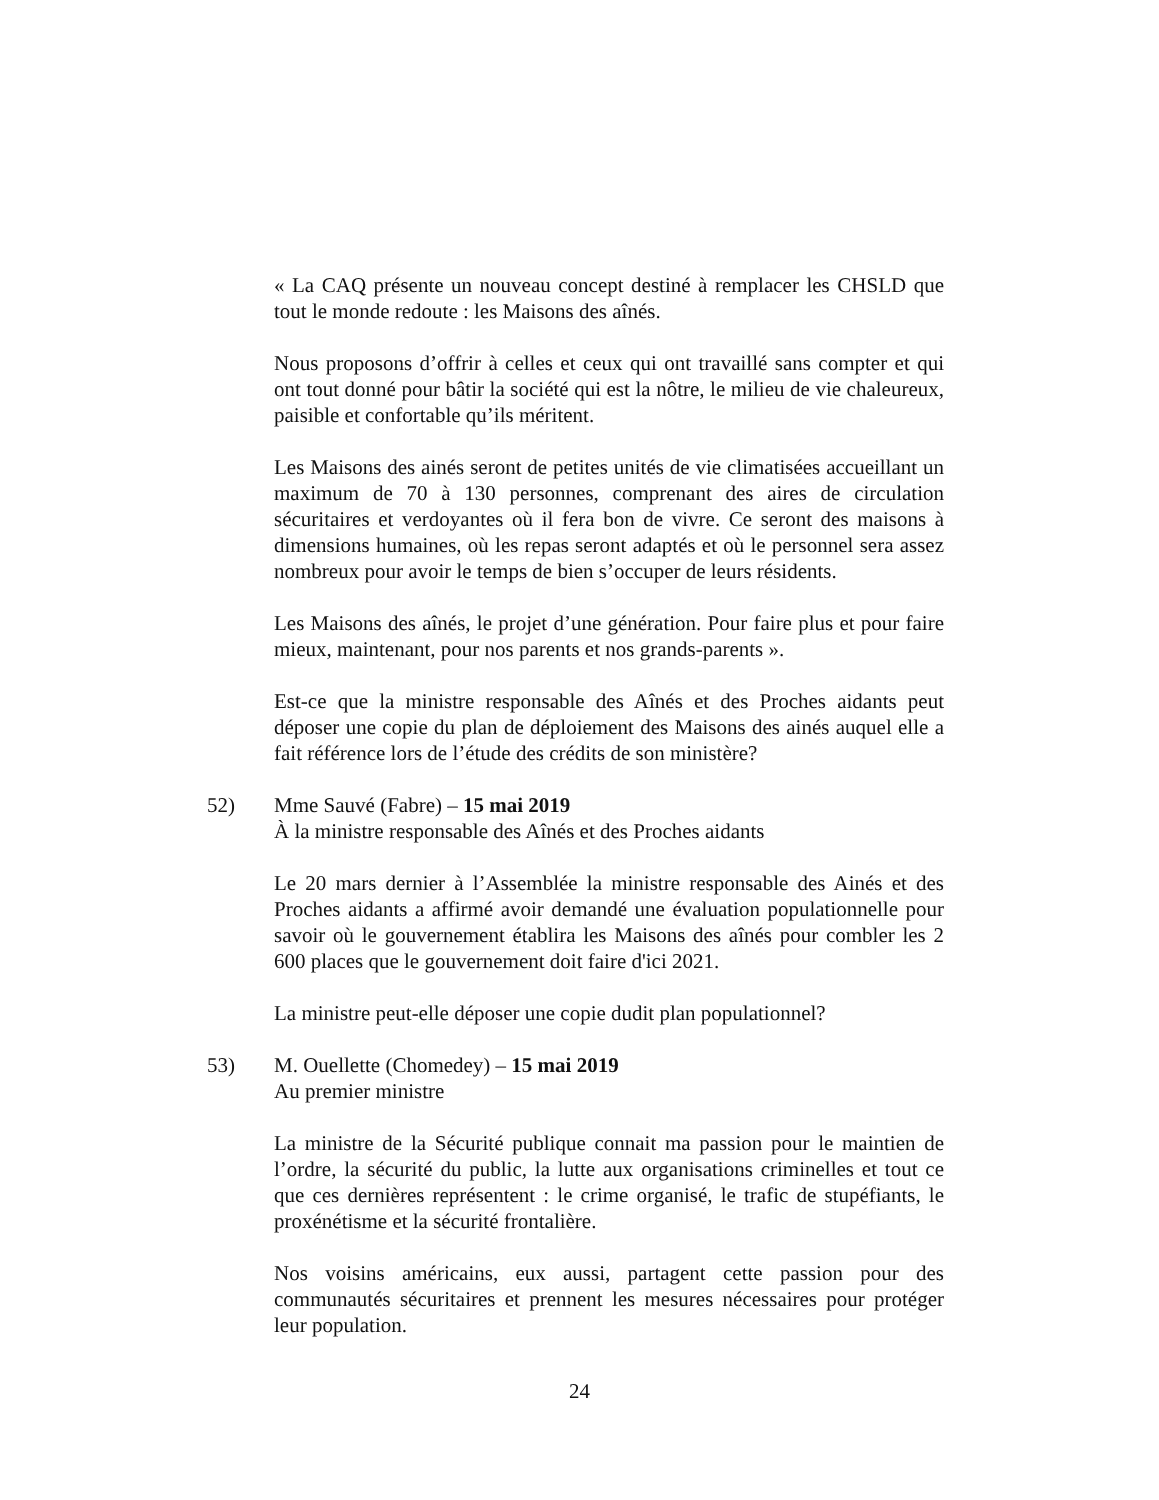« La CAQ présente un nouveau concept destiné à remplacer les CHSLD que tout le monde redoute : les Maisons des aînés.
Nous proposons d’offrir à celles et ceux qui ont travaillé sans compter et qui ont tout donné pour bâtir la société qui est la nôtre, le milieu de vie chaleureux, paisible et confortable qu’ils méritent.
Les Maisons des ainés seront de petites unités de vie climatisées accueillant un maximum de 70 à 130 personnes, comprenant des aires de circulation sécuritaires et verdoyantes où il fera bon de vivre. Ce seront des maisons à dimensions humaines, où les repas seront adaptés et où le personnel sera assez nombreux pour avoir le temps de bien s’occuper de leurs résidents.
Les Maisons des aînés, le projet d’une génération. Pour faire plus et pour faire mieux, maintenant, pour nos parents et nos grands-parents ».
Est-ce que la ministre responsable des Aînés et des Proches aidants peut déposer une copie du plan de déploiement des Maisons des ainés auquel elle a fait référence lors de l’étude des crédits de son ministère?
52) Mme Sauvé (Fabre) – 15 mai 2019
À la ministre responsable des Aînés et des Proches aidants
Le 20 mars dernier à l’Assemblée la ministre responsable des Ainés et des Proches aidants a affirmé avoir demandé une évaluation populationnelle pour savoir où le gouvernement établira les Maisons des aînés pour combler les 2 600 places que le gouvernement doit faire d'ici 2021.
La ministre peut-elle déposer une copie dudit plan populationnel?
53) M. Ouellette (Chomedey) – 15 mai 2019
Au premier ministre
La ministre de la Sécurité publique connait ma passion pour le maintien de l’ordre, la sécurité du public, la lutte aux organisations criminelles et tout ce que ces dernières représentent : le crime organisé, le trafic de stupéfiants, le proxénétisme et la sécurité frontalière.
Nos voisins américains, eux aussi, partagent cette passion pour des communautés sécuritaires et prennent les mesures nécessaires pour protéger leur population.
24